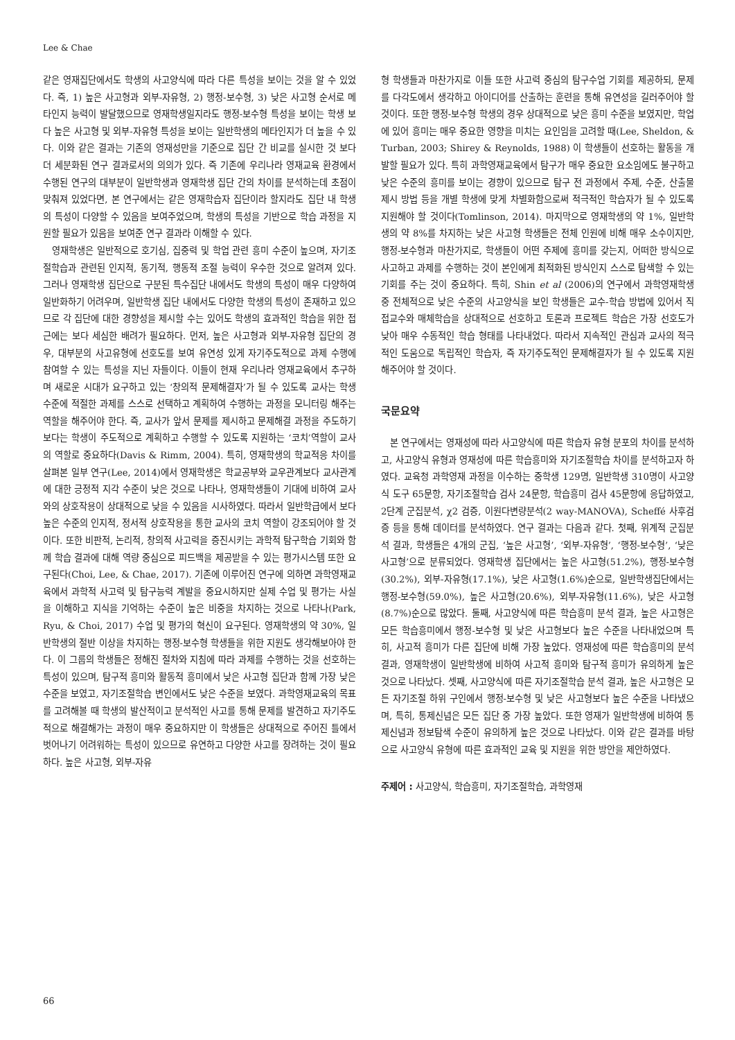Lee & Chae
같은 영재집단에서도 학생의 사고양식에 따라 다른 특성을 보이는 것을 알 수 있었다. 즉, 1) 높은 사고형과 외부-자유형, 2) 행정-보수형, 3) 낮은 사고형 순서로 메타인지 능력이 발달했으므로 영재학생일지라도 행정-보수형 특성을 보이는 학생 보다 높은 사고형 및 외부-자유형 특성을 보이는 일반학생의 메타인지가 더 높을 수 있다. 이와 같은 결과는 기존의 영재성만을 기준으로 집단 간 비교를 실시한 것 보다 더 세분화된 연구 결과로서의 의의가 있다. 즉 기존에 우리나라 영재교육 환경에서 수행된 연구의 대부분이 일반학생과 영재학생 집단 간의 차이를 분석하는데 초점이 맞춰져 있었다면, 본 연구에서는 같은 영재학습자 집단이라 할지라도 집단 내 학생의 특성이 다양할 수 있음을 보여주었으며, 학생의 특성을 기반으로 학습 과정을 지원할 필요가 있음을 보여준 연구 결과라 이해할 수 있다.
영재학생은 일반적으로 호기심, 집중력 및 학업 관련 흥미 수준이 높으며, 자기조절학습과 관련된 인지적, 동기적, 행동적 조절 능력이 우수한 것으로 알려져 있다. 그러나 영재학생 집단으로 구분된 특수집단 내에서도 학생의 특성이 매우 다양하여 일반화하기 어려우며, 일반학생 집단 내에서도 다양한 학생의 특성이 존재하고 있으므로 각 집단에 대한 경향성을 제시할 수는 있어도 학생의 효과적인 학습을 위한 접근에는 보다 세심한 배려가 필요하다. 먼저, 높은 사고형과 외부-자유형 집단의 경우, 대부분의 사고유형에 선호도를 보여 유연성 있게 자기주도적으로 과제 수행에 참여할 수 있는 특성을 지닌 자들이다. 이들이 현재 우리나라 영재교육에서 추구하며 새로운 시대가 요구하고 있는 ‘창의적 문제해결자’가 될 수 있도록 교사는 학생 수준에 적절한 과제를 스스로 선택하고 계획하여 수행하는 과정을 모니터링 해주는 역할을 해주어야 한다. 즉, 교사가 앞서 문제를 제시하고 문제해결 과정을 주도하기보다는 학생이 주도적으로 계획하고 수행할 수 있도록 지원하는 ‘코치’역할이 교사의 역할로 중요하다(Davis & Rimm, 2004). 특히, 영재학생의 학교적응 차이를 살펴본 일부 연구(Lee, 2014)에서 영재학생은 학교공부와 교우관계보다 교사관계에 대한 긍정적 지각 수준이 낮은 것으로 나타나, 영재학생들이 기대에 비하여 교사와의 상호작용이 상대적으로 낮을 수 있음을 시사하였다. 따라서 일반학급에서 보다 높은 수준의 인지적, 정서적 상호작용을 통한 교사의 코치 역할이 강조되어야 할 것이다. 또한 비판적, 논리적, 창의적 사고력을 증진시키는 과학적 탐구학습 기회와 함께 학습 결과에 대해 역량 중심으로 피드백을 제공받을 수 있는 평가시스템 또한 요구된다(Choi, Lee, & Chae, 2017). 기존에 이루어진 연구에 의하면 과학영재교육에서 과학적 사고력 및 탐구능력 계발을 중요시하지만 실제 수업 및 평가는 사실을 이해하고 지식을 기억하는 수준이 높은 비중을 차지하는 것으로 나타나(Park, Ryu, & Choi, 2017) 수업 및 평가의 혁신이 요구된다. 영재학생의 약 30%, 일반학생의 절반 이상을 차지하는 행정-보수형 학생들을 위한 지원도 생각해보아야 한다. 이 그룹의 학생들은 정해진 절차와 지침에 따라 과제를 수행하는 것을 선호하는 특성이 있으며, 탐구적 흥미와 활동적 흥미에서 낮은 사고형 집단과 함께 가장 낮은 수준을 보였고, 자기조절학습 변인에서도 낮은 수준을 보였다. 과학영재교육의 목표를 고려해볼 때 학생의 발산적이고 분석적인 사고를 통해 문제를 발견하고 자기주도적으로 해결해가는 과정이 매우 중요하지만 이 학생들은 상대적으로 주어진 틀에서 벗어나기 어려워하는 특성이 있으므로 유연하고 다양한 사고를 장려하는 것이 필요하다. 높은 사고형, 외부-자유
형 학생들과 마찬가지로 이들 또한 사고력 중심의 탐구수업 기회를 제공하되, 문제를 다각도에서 생각하고 아이디어를 산출하는 훈련을 통해 유연성을 길러주어야 할 것이다. 또한 행정-보수형 학생의 경우 상대적으로 낮은 흥미 수준을 보였지만, 학업에 있어 흥미는 매우 중요한 영향을 미치는 요인임을 고려할 때(Lee, Sheldon, & Turban, 2003; Shirey & Reynolds, 1988) 이 학생들이 선호하는 활동을 개발할 필요가 있다. 특히 과학영재교육에서 탐구가 매우 중요한 요소임에도 불구하고 낮은 수준의 흥미를 보이는 경향이 있으므로 탐구 전 과정에서 주제, 수준, 산출물 제시 방법 등을 개별 학생에 맞게 차별화함으로써 적극적인 학습자가 될 수 있도록 지원해야 할 것이다(Tomlinson, 2014). 마지막으로 영재학생의 약 1%, 일반학생의 약 8%를 차지하는 낮은 사고형 학생들은 전체 인원에 비해 매우 소수이지만, 행정-보수형과 마찬가지로, 학생들이 어떤 주제에 흥미를 갖는지, 어떠한 방식으로 사고하고 과제를 수행하는 것이 본인에게 최적화된 방식인지 스스로 탐색할 수 있는 기회를 주는 것이 중요하다. 특히, Shin et al (2006)의 연구에서 과학영재학생 중 전체적으로 낮은 수준의 사고양식을 보인 학생들은 교수-학습 방법에 있어서 직접교수와 매체학습을 상대적으로 선호하고 토론과 프로젝트 학습은 가장 선호도가 낮아 매우 수동적인 학습 형태를 나타내었다. 따라서 지속적인 관심과 교사의 적극적인 도움으로 독립적인 학습자, 즉 자기주도적인 문제해결자가 될 수 있도록 지원해주어야 할 것이다.
국문요약
본 연구에서는 영재성에 따라 사고양식에 따른 학습자 유형 분포의 차이를 분석하고, 사고양식 유형과 영재성에 따른 학습흥미와 자기조절학습 차이를 분석하고자 하였다. 교육청 과학영재 과정을 이수하는 중학생 129명, 일반학생 310명이 사고양식 도구 65문항, 자기조절학습 검사 24문항, 학습흥미 검사 45문항에 응답하였고, 2단계 군집분석, χ2 검증, 이원다변량분석(2 way-MANOVA), Scheffé 사후검증 등을 통해 데이터를 분석하였다. 연구 결과는 다음과 같다. 첫째, 위계적 군집분석 결과, 학생들은 4개의 군집, ‘높은 사고형’, ‘외부-자유형’, ‘행정-보수형’, ‘낮은 사고형’으로 분류되었다. 영재학생 집단에서는 높은 사고형(51.2%), 행정-보수형(30.2%), 외부-자유형(17.1%), 낮은 사고형(1.6%)순으로, 일반학생집단에서는 행정-보수형(59.0%), 높은 사고형(20.6%), 외부-자유형(11.6%), 낮은 사고형(8.7%)순으로 많았다. 둘째, 사고양식에 따른 학습흥미 분석 결과, 높은 사고형은 모든 학습흥미에서 행정-보수형 및 낮은 사고형보다 높은 수준을 나타내었으며 특히, 사고적 흥미가 다른 집단에 비해 가장 높았다. 영재성에 따른 학습흥미의 분석 결과, 영재학생이 일반학생에 비하여 사고적 흥미와 탐구적 흥미가 유의하게 높은 것으로 나타났다. 셋째, 사고양식에 따른 자기조절학습 분석 결과, 높은 사고형은 모든 자기조절 하위 구인에서 행정-보수형 및 낮은 사고형보다 높은 수준을 나타냈으며, 특히, 통제신념은 모든 집단 중 가장 높았다. 또한 영재가 일반학생에 비하여 통제신념과 정보탐색 수준이 유의하게 높은 것으로 나타났다. 이와 같은 결과를 바탕으로 사고양식 유형에 따른 효과적인 교육 및 지원을 위한 방안을 제안하였다.
주제어 : 사고양식, 학습흥미, 자기조절학습, 과학영재
66